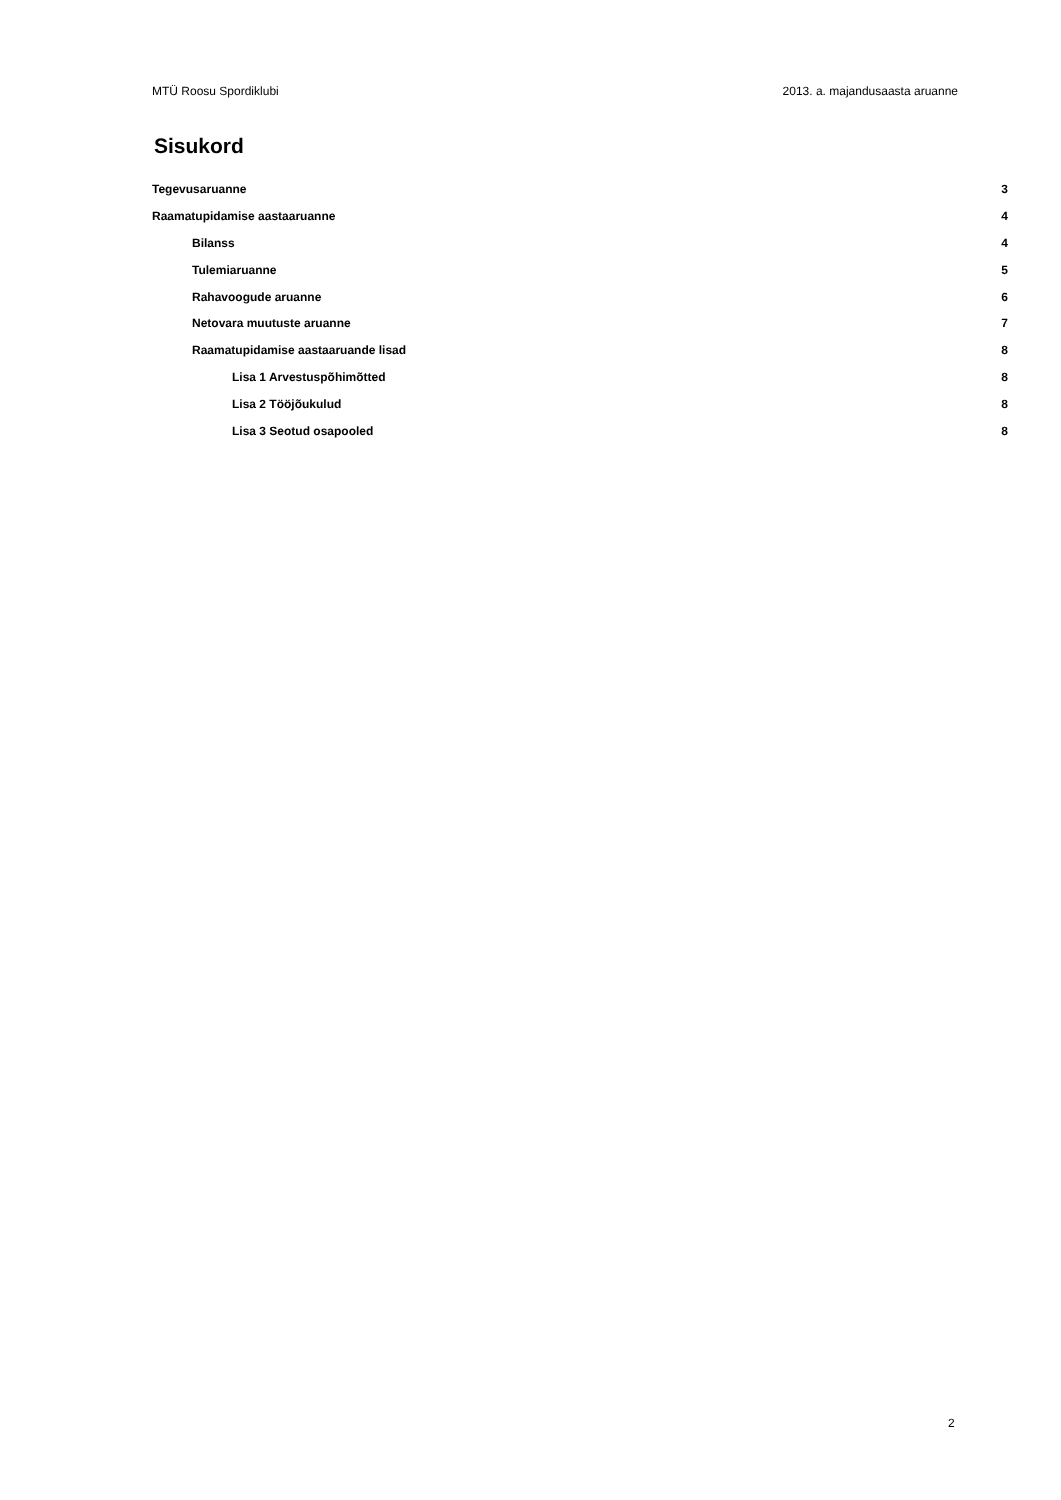MTÜ Roosu Spordiklubi 2013. a. majandusaasta aruanne
Sisukord
Tegevusaruanne 3
Raamatupidamise aastaaruanne 4
Bilanss 4
Tulemiaruanne 5
Rahavoogude aruanne 6
Netovara muutuste aruanne 7
Raamatupidamise aastaaruande lisad 8
Lisa 1 Arvestuspõhimõtted 8
Lisa 2 Tööjõukulud 8
Lisa 3 Seotud osapooled 8
2